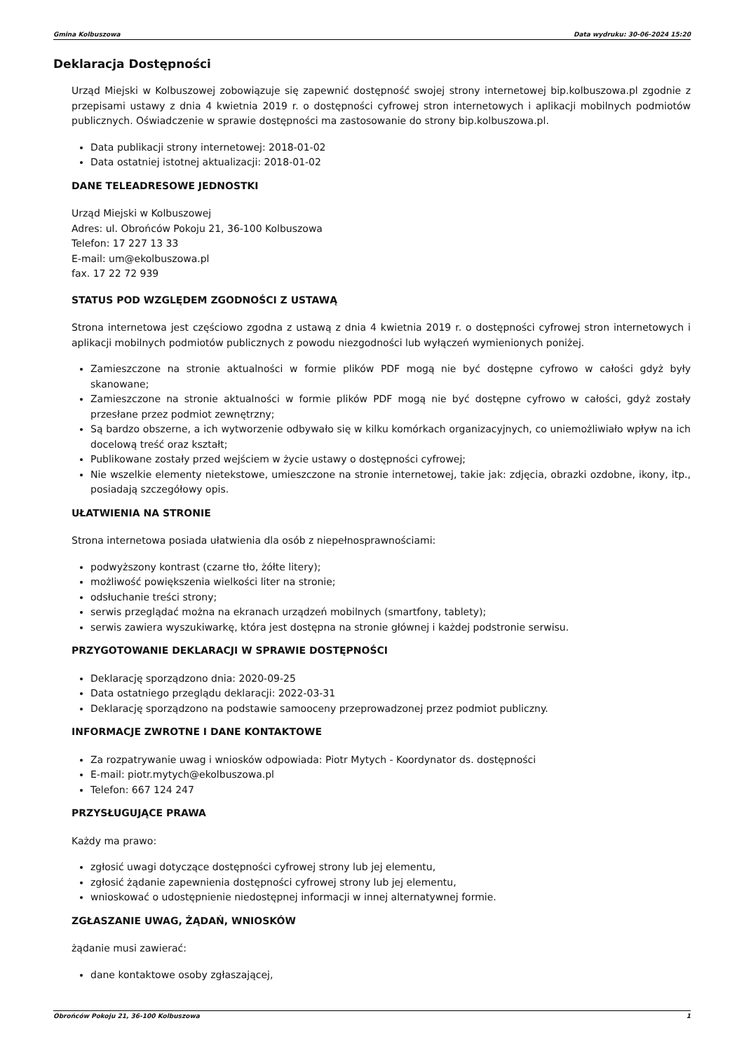Gmina Kolbuszowa Data wydruku: 30-06-2024 15:20
Deklaracja Dostępności
Urząd Miejski w Kolbuszowej zobowiązuje się zapewnić dostępność swojej strony internetowej bip.kolbuszowa.pl zgodnie z przepisami ustawy z dnia 4 kwietnia 2019 r. o dostępności cyfrowej stron internetowych i aplikacji mobilnych podmiotów publicznych. Oświadczenie w sprawie dostępności ma zastosowanie do strony bip.kolbuszowa.pl.
Data publikacji strony internetowej: 2018-01-02
Data ostatniej istotnej aktualizacji: 2018-01-02
DANE TELEADRESOWE JEDNOSTKI
Urząd Miejski w Kolbuszowej
Adres: ul. Obrońców Pokoju 21, 36-100 Kolbuszowa
Telefon: 17 227 13 33
E-mail: um@ekolbuszowa.pl
fax. 17 22 72 939
STATUS POD WZGLĘDEM ZGODNOŚCI Z USTAWĄ
Strona internetowa jest częściowo zgodna z ustawą z dnia 4 kwietnia 2019 r. o dostępności cyfrowej stron internetowych i aplikacji mobilnych podmiotów publicznych z powodu niezgodności lub wyłączeń wymienionych poniżej.
Zamieszczone na stronie aktualności w formie plików PDF mogą nie być dostępne cyfrowo w całości gdyż były skanowane;
Zamieszczone na stronie aktualności w formie plików PDF mogą nie być dostępne cyfrowo w całości, gdyż zostały przesłane przez podmiot zewnętrzny;
Są bardzo obszerne, a ich wytworzenie odbywało się w kilku komórkach organizacyjnych, co uniemożliwiało wpływ na ich docelową treść oraz kształt;
Publikowane zostały przed wejściem w życie ustawy o dostępności cyfrowej;
Nie wszelkie elementy nietekstowe, umieszczone na stronie internetowej, takie jak: zdjęcia, obrazki ozdobne, ikony, itp., posiadają szczegółowy opis.
UŁATWIENIA NA STRONIE
Strona internetowa posiada ułatwienia dla osób z niepełnosprawnościami:
podwyższony kontrast (czarne tło, żółte litery);
możliwość powiększenia wielkości liter na stronie;
odsłuchanie treści strony;
serwis przeglądać można na ekranach urządzeń mobilnych (smartfony, tablety);
serwis zawiera wyszukiwarkę, która jest dostępna na stronie głównej i każdej podstronie serwisu.
PRZYGOTOWANIE DEKLARACJI W SPRAWIE DOSTĘPNOŚCI
Deklarację sporządzono dnia: 2020-09-25
Data ostatniego przeglądu deklaracji: 2022-03-31
Deklarację sporządzono na podstawie samooceny przeprowadzonej przez podmiot publiczny.
INFORMACJE ZWROTNE I DANE KONTAKTOWE
Za rozpatrywanie uwag i wniosków odpowiada: Piotr Mytych - Koordynator ds. dostępności
E-mail: piotr.mytych@ekolbuszowa.pl
Telefon: 667 124 247
PRZYSŁUGUJĄCE PRAWA
Każdy ma prawo:
zgłosić uwagi dotyczące dostępności cyfrowej strony lub jej elementu,
zgłosić żądanie zapewnienia dostępności cyfrowej strony lub jej elementu,
wnioskować o udostępnienie niedostępnej informacji w innej alternatywnej formie.
ZGŁASZANIE UWAG, ŻĄDAŃ, WNIOSKÓW
żądanie musi zawierać:
dane kontaktowe osoby zgłaszającej,
Obrońców Pokoju 21, 36-100 Kolbuszowa 1